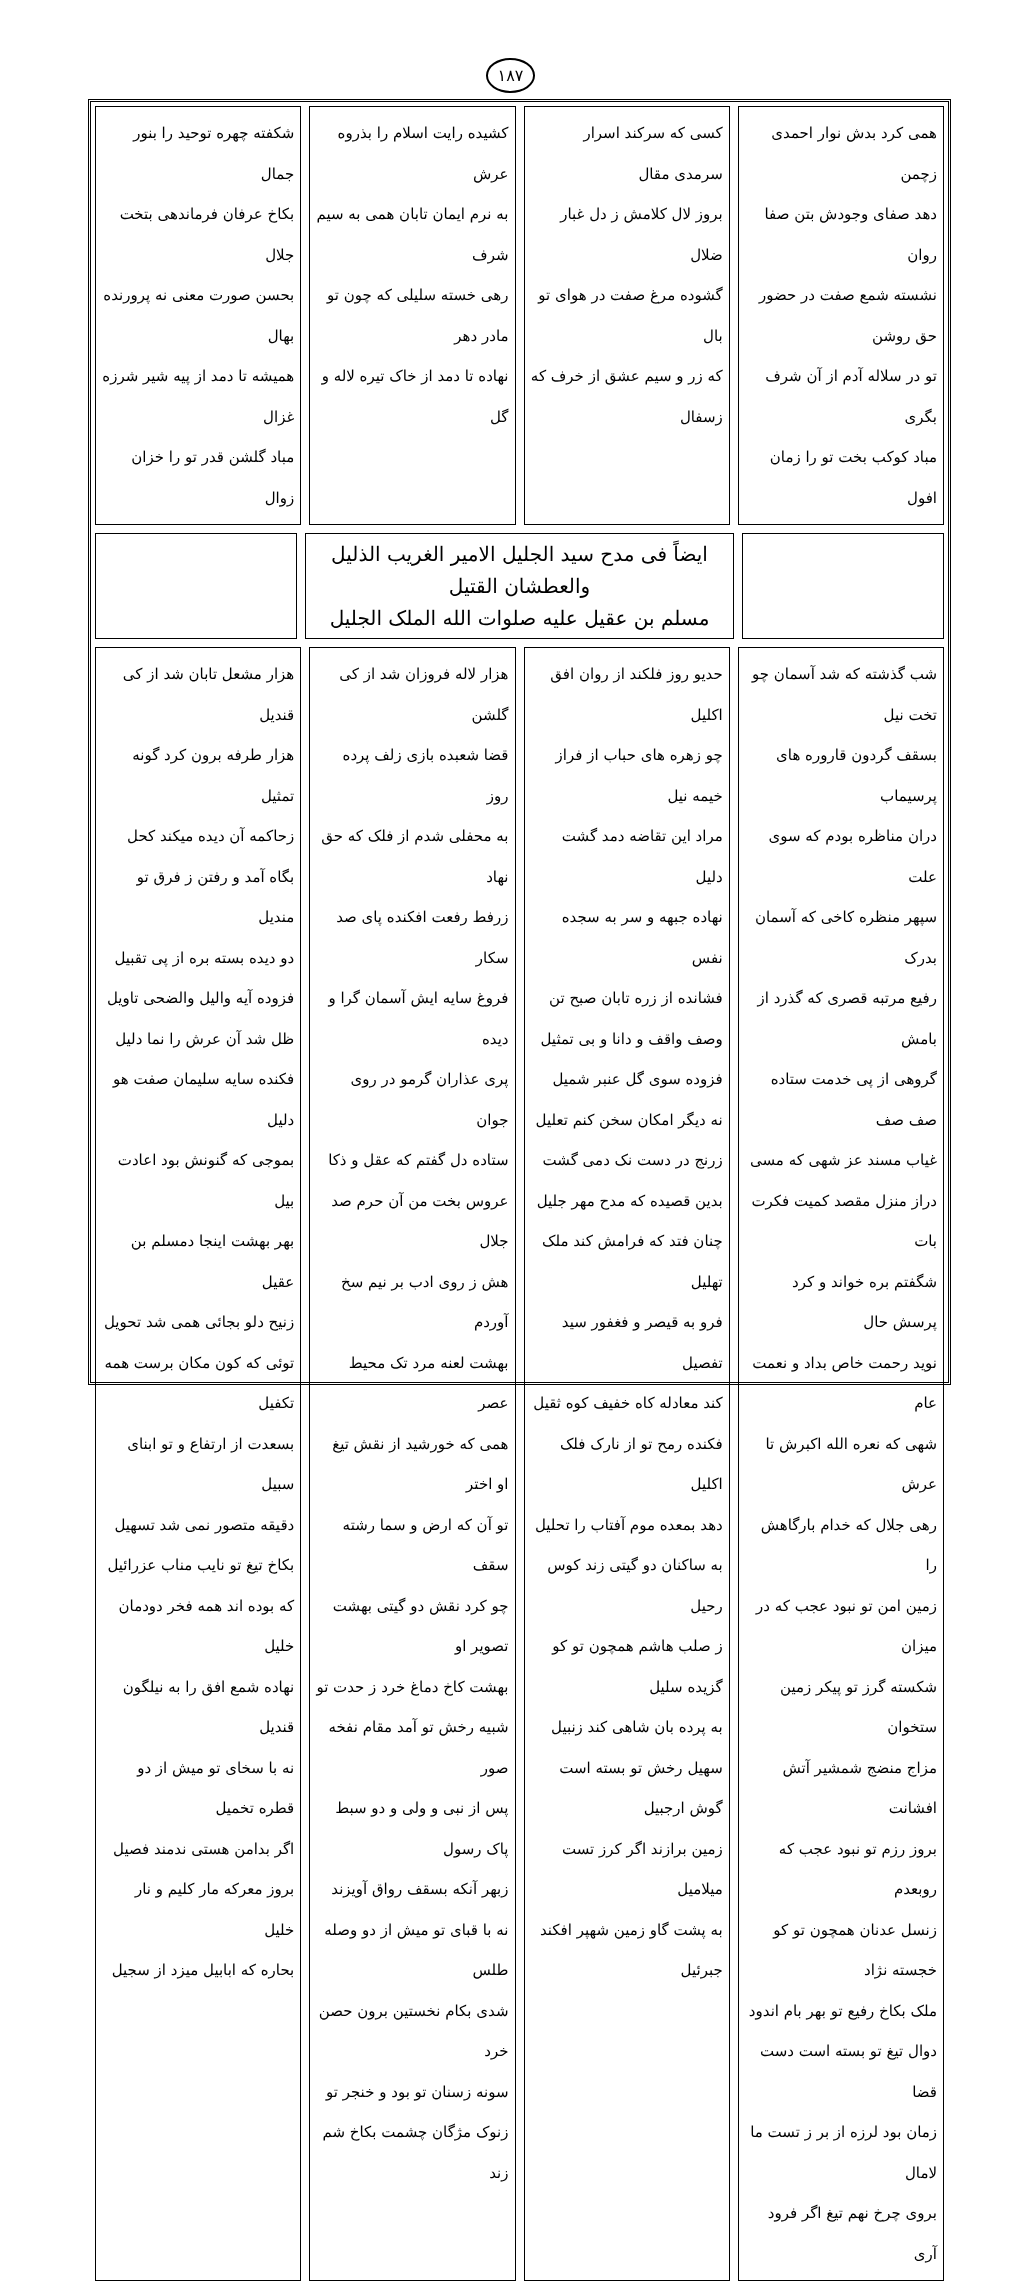۱۸۷
همی کرد بدش نوار احمدی زچمن
دهد صفای وجودش بتن صفا روان
نشسته شمع صفت در حضور حق روشن
تو در سلاله آدم از آن شرف بگری
مباد کوکب بخت تو را زمان افول
کسی که سرکند اسرار سرمدی مقال
بروز لال کلامش ز دل غبار ضلال
گشوده مرغ صفت در هوای تو بال
که زر و سیم عشق از خرف که زسفال
کشیده رایت اسلام را بذروه عرش
به نرم ایمان تابان همی به سیم شرف
رهی خسته سلیلی که چون تو مادر دهر
نهاده تا دمد از خاک تیره لاله و گل
شکفته چهره توحید را بنور جمال
بکاخ عرفان فرماندهی بتخت جلال
بحسن صورت معنی نه پرورنده بهال
همیشه تا دمد از پیه شیر شرزه غزال
مباد گلشن قدر تو را خزان زوال
ایضاً فی مدح سید الجلیل الامیر الغریب الذلیل والعطشان القتیل
مسلم بن عقیل علیه صلوات الله الملک الجلیل
شب گذشته که شد آسمان چو تخت نیل
بسقف گردون قاروره های پرسیماب
دران مناظره بودم که سوی علت
سپهر منظره کاخی که آسمان بدرک
رفیع مرتبه قصری که گذرد از بامش
گروهی از پی خدمت ستاده صف صف
غیاب مسند عز شهی که مسی
دراز منزل مقصد کمیت فکرت بات
شگفتم بره خواند و کرد پرسش حال
نوید رحمت خاص بداد و نعمت عام
شهی که نعره الله اکبرش تا عرش
رهی جلال که خدام بارگاهش را
زمین امن تو نبود عجب که در میزان
شکسته گرز تو پیکر زمین ستخوان
مزاج منضج شمشیر آتش افشانت
بروز رزم تو نبود عجب که روبعدم
زنسل عدنان همچون تو کو خجسته نژاد
ملک بکاخ رفیع تو بهر بام اندود
دوال تیغ تو بسته است دست قضا
زمان بود لرزه از بر ز تست ما لامال
بروی چرخ نهم تیغ اگر فرود آری
حدیو روز فلکند از روان افق اکلیل
چو زهره های حباب از فراز خیمه نیل
مراد این تقاضه دمد گشت دلیل
نهاده جبهه و سر به سجده نفس
فشانده از زره تابان صبح تن
وصف واقف و دانا و بی تمثیل
فزوده سوی گل عنبر شمیل
نه دیگر امکان سخن کنم تعلیل
زرنج در دست نک دمی گشت
بدین قصیده که مدح مهر جلیل
چنان فتد که فرامش کند ملک تهلیل
فرو به قیصر و فغفور سید تفصیل
کند معادله کاه خفیف کوه ثقیل
فکنده رمح تو از نارک فلک اکلیل
دهد بمعده موم آفتاب را تحلیل
به ساکنان دو گیتی زند کوس رحیل
ز صلب هاشم همچون تو کو گزیده سلیل
به پرده بان شاهی کند زنبیل
سهیل رخش تو بسته است گوش ارجبیل
زمین برازند اگر کرز تست میلامیل
به پشت گاو زمین شهپر افکند جبرئیل
هزار لاله فروزان شد از کی گلشن
قضا شعبده بازی زلف پرده روز
به محفلی شدم از فلک که حق نهاد
زرفط رفعت افکنده پای صد سکار
فروغ سایه ایش آسمان گرا و دیده
پری عذاران گرمو در روی جوان
ستاده دل گفتم که عقل و ذکا
عروس بخت من آن حرم صد جلال
هش ز روی ادب بر نیم سخ آوردم
بهشت لعنه مرد تک محیط عصر
همی که خورشید از نقش تیغ او اختر
تو آن که ارض و سما رشته سقف
چو کرد نقش دو گیتی بهشت تصویر او
بهشت کاخ دماغ خرد ز حدت تو
شبیه رخش تو آمد مقام نفخه صور
پس از نبی و ولی و دو سبط پاک رسول
زبهر آنکه بسقف رواق آویزند
نه با قبای تو میش از دو وصله طلس
شدی بکام نخستین برون حصن خرد
سونه زسنان تو بود و خنجر تو
زنوک مژگان چشمت بکاخ شم زند
هزار مشعل تابان شد از کی قندیل
هزار طرفه برون کرد گونه تمثیل
زحاکمه آن دیده میکند کحل
بگاه آمد و رفتن ز فرق تو مندیل
دو دیده بسته بره از پی تقبیل
فزوده آیه والیل والضحی تاویل
ظل شد آن عرش را نما دلیل
فکنده سایه سلیمان صفت هو دلیل
بموجی که گنونش بود اعادت بیل
بهر بهشت اینجا دمسلم بن عقیل
زنیح دلو بجائی همی شد تحویل
توئی که کون مکان برست همه تکفیل
بسعدت از ارتفاع و تو ابنای سبیل
دقیقه متصور نمی شد تسهیل
بکاخ تیغ تو نایب مناب عزرائیل
که بوده اند همه فخر دودمان خلیل
نهاده شمع افق را به نیلگون قندیل
نه با سخای تو میش از دو قطره تخمیل
اگر بدامن هستی ندمند فصیل
بروز معرکه مار کلیم و نار خلیل
بحاره که ابابیل میزد از سجیل